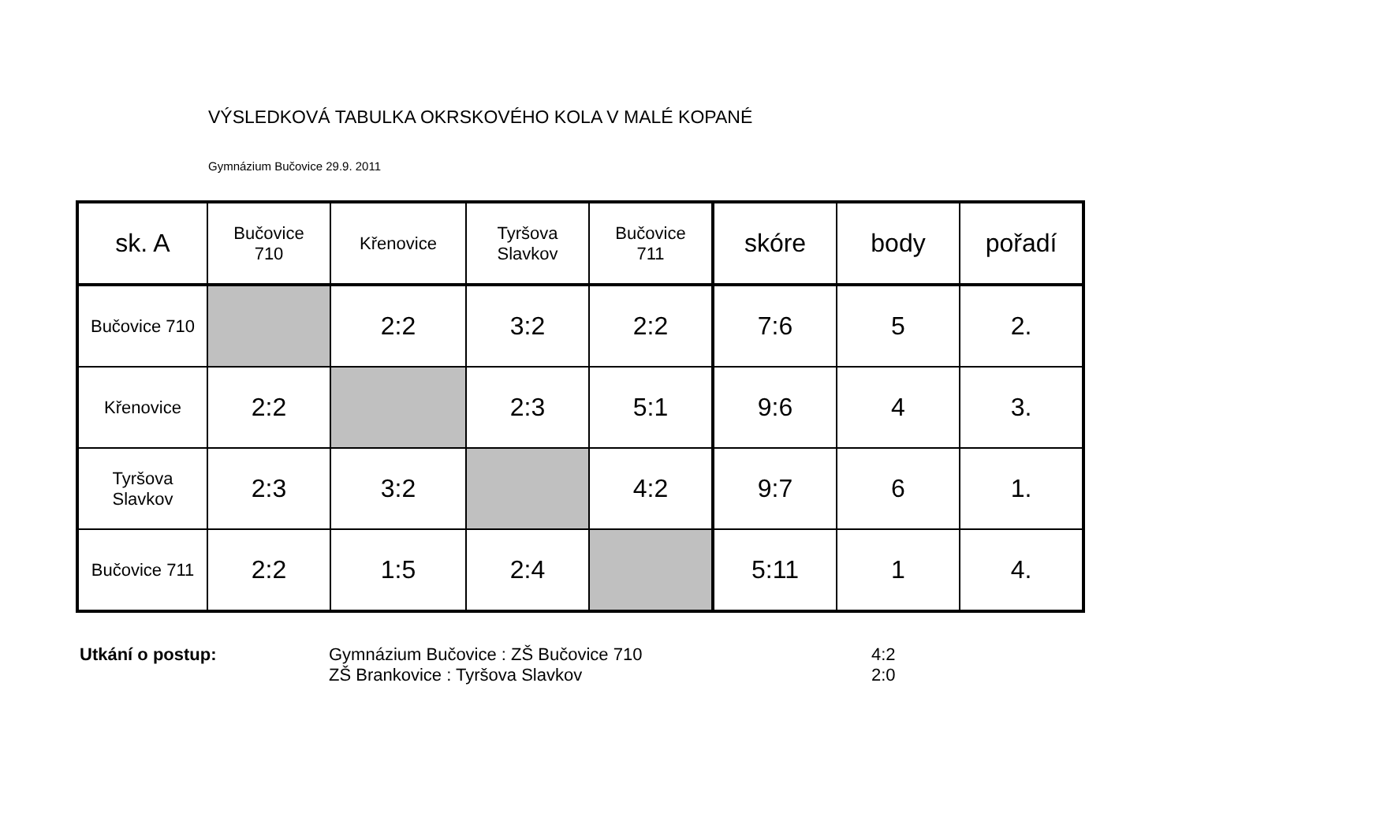VÝSLEDKOVÁ TABULKA OKRSKOVÉHO KOLA V MALÉ KOPANÉ
Gymnázium Bučovice 29.9. 2011
| sk. A | Bučovice 710 | Křenovice | Tyršova Slavkov | Bučovice 711 | skóre | body | pořadí |
| --- | --- | --- | --- | --- | --- | --- | --- |
| Bučovice 710 | | 2:2 | 3:2 | 2:2 | 7:6 | 5 | 2. |
| Křenovice | 2:2 | | 2:3 | 5:1 | 9:6 | 4 | 3. |
| Tyršova Slavkov | 2:3 | 3:2 | | 4:2 | 9:7 | 6 | 1. |
| Bučovice 711 | 2:2 | 1:5 | 2:4 | | 5:11 | 1 | 4. |
Utkání o postup: Gymnázium Bučovice : ZŠ Bučovice 710
ZŠ Brankovice : Tyršova Slavkov
4:2
2:0